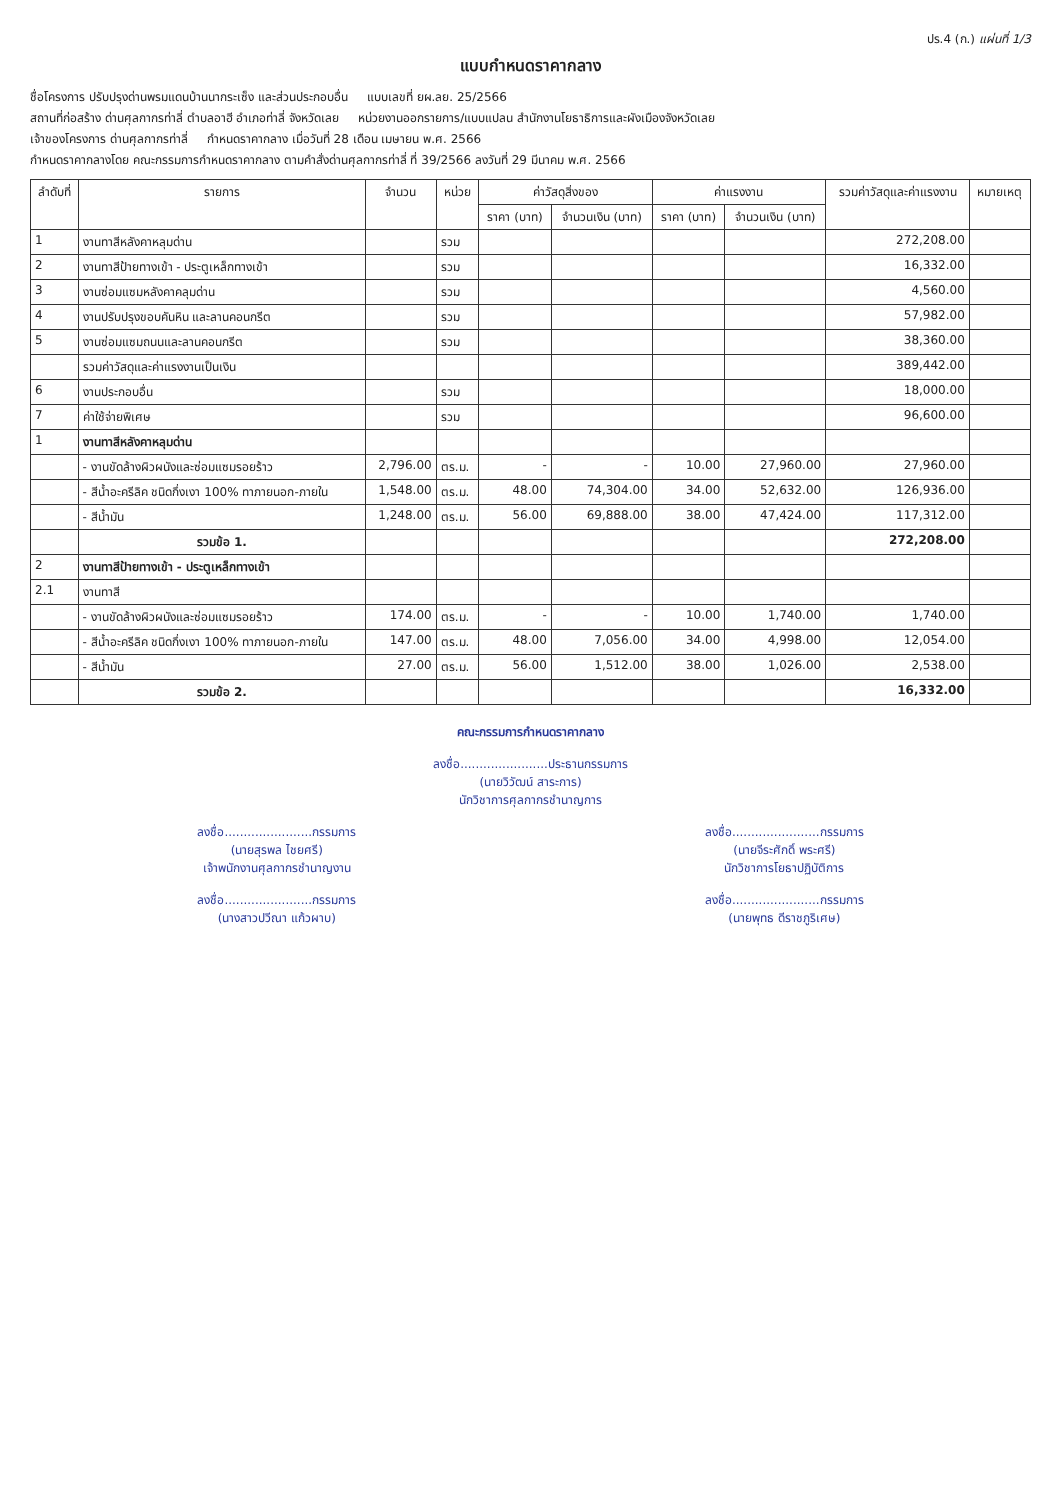ปร.4 (ก.) แผ่นที่ 1/3
แบบกำหนดราคากลาง
ชื่อโครงการ ปรับปรุงด่านพรมแดนบ้านนากระเซ็ง และส่วนประกอบอื่น แบบเลขที่ ยผ.ลย. 25/2566
สถานที่ก่อสร้าง ด่านศุลกากรท่าลี่ ตำบลอาฮี อำเภอท่าลี่ จังหวัดเลย หน่วยงานออกรายการ/แบบแปลน สำนักงานโยธาธิการและผังเมืองจังหวัดเลย
เจ้าของโครงการ ด่านศุลกากรท่าลี่ กำหนดราคากลาง เมื่อวันที่ 28 เดือน เมษายน พ.ศ. 2566
กำหนดราคากลางโดย คณะกรรมการกำหนดราคากลาง ตามคำสั่งด่านศุลกากรท่าลี่ ที่ 39/2566 ลงวันที่ 29 มีนาคม พ.ศ. 2566
| ลำดับที่ | รายการ | จำนวน | หน่วย | ค่าวัสดุสิ่งของ | | ค่าแรงงาน | | รวมค่าวัสดุและค่าแรงงาน | หมายเหตุ |
| --- | --- | --- | --- | --- | --- | --- | --- | --- | --- |
| | | | | ราคา (บาท) | จำนวนเงิน (บาท) | ราคา (บาท) | จำนวนเงิน (บาท) | | |
| 1 | งานทาสีหลังคาหลุมด่าน | | รวม | | | | | 272,208.00 | |
| 2 | งานทาสีป้ายทางเข้า - ประตูเหล็กทางเข้า | | รวม | | | | | 16,332.00 | |
| 3 | งานซ่อมแซมหลังคาคลุมด่าน | | รวม | | | | | 4,560.00 | |
| 4 | งานปรับปรุงขอบคันหิน และลานคอนกรีต | | รวม | | | | | 57,982.00 | |
| 5 | งานซ่อมแซมถนนและลานคอนกรีต | | รวม | | | | | 38,360.00 | |
| | รวมค่าวัสดุและค่าแรงงานเป็นเงิน | | | | | | | 389,442.00 | |
| 6 | งานประกอบอื่น | | รวม | | | | | 18,000.00 | |
| 7 | ค่าใช้จ่ายพิเศษ | | รวม | | | | | 96,600.00 | |
| 1 | งานทาสีหลังคาหลุมด่าน | | | | | | | | |
| | - งานขัดล้างผิวผนังและซ่อมแซมรอยร้าว | 2,796.00 | ตร.ม. | - | - | 10.00 | 27,960.00 | 27,960.00 | |
| | - สีน้ำอะครีลิค ชนิดกึ่งเงา 100% ทาภายนอก-ภายใน | 1,548.00 | ตร.ม. | 48.00 | 74,304.00 | 34.00 | 52,632.00 | 126,936.00 | |
| | - สีน้ำมัน | 1,248.00 | ตร.ม. | 56.00 | 69,888.00 | 38.00 | 47,424.00 | 117,312.00 | |
| | รวมข้อ 1. | | | | | | | 272,208.00 | |
| 2 | งานทาสีป้ายทางเข้า - ประตูเหล็กทางเข้า | | | | | | | | |
| 2.1 | งานทาสี | | | | | | | | |
| | - งานขัดล้างผิวผนังและซ่อมแซมรอยร้าว | 174.00 | ตร.ม. | - | - | 10.00 | 1,740.00 | 1,740.00 | |
| | - สีน้ำอะครีลิค ชนิดกึ่งเงา 100% ทาภายนอก-ภายใน | 147.00 | ตร.ม. | 48.00 | 7,056.00 | 34.00 | 4,998.00 | 12,054.00 | |
| | - สีน้ำมัน | 27.00 | ตร.ม. | 56.00 | 1,512.00 | 38.00 | 1,026.00 | 2,538.00 | |
| | รวมข้อ 2. | | | | | | | 16,332.00 | |
คณะกรรมการกำหนดราคากลาง
ลงชื่อ.......................ประธานกรรมการ
(นายวิวัฒน์ สาระการ)
นักวิชาการศุลกากรชำนาญการ
ลงชื่อ.......................กรรมการ
(นายสุรพล ไชยศรี)
เจ้าพนักงานศุลกากรชำนาญงาน
ลงชื่อ.......................กรรมการ
(นายจีระศักดิ์ พระศรี)
นักวิชาการโยธาปฏิบัติการ
ลงชื่อ.......................กรรมการ
(นางสาวปวีณา แก้วผาบ)
ลงชื่อ.......................กรรมการ
(นายพุทธ ดีราชภูริเศษ)